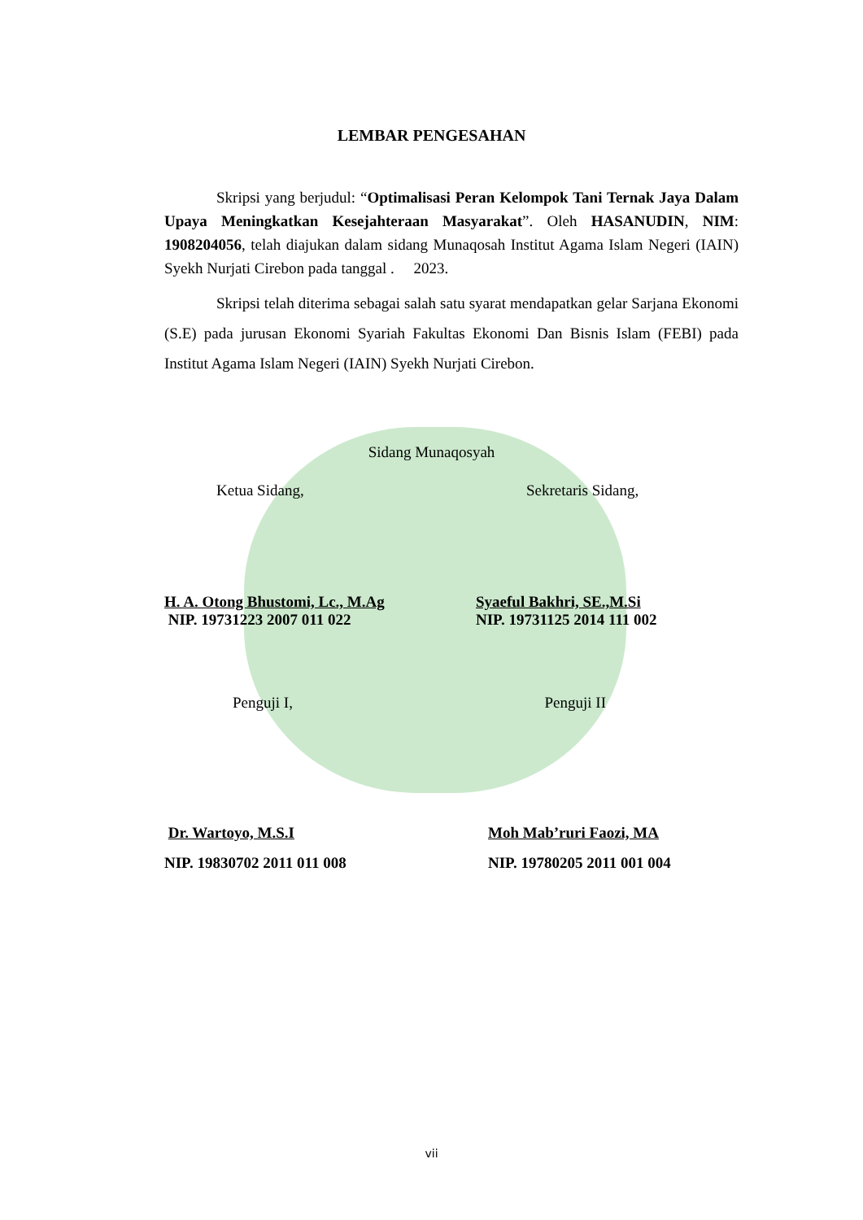LEMBAR PENGESAHAN
Skripsi yang berjudul: “Optimalisasi Peran Kelompok Tani Ternak Jaya Dalam Upaya Meningkatkan Kesejahteraan Masyarakat”. Oleh HASANUDIN, NIM: 1908204056, telah diajukan dalam sidang Munaqosah Institut Agama Islam Negeri (IAIN) Syekh Nurjati Cirebon pada tanggal . 2023.
Skripsi telah diterima sebagai salah satu syarat mendapatkan gelar Sarjana Ekonomi (S.E) pada jurusan Ekonomi Syariah Fakultas Ekonomi Dan Bisnis Islam (FEBI) pada Institut Agama Islam Negeri (IAIN) Syekh Nurjati Cirebon.
Sidang Munaqosyah
Ketua Sidang, Sekretaris Sidang,
H. A. Otong Bhustomi, Lc., M.Ag
NIP. 19731223 2007 011 022
Syaeful Bakhri, SE.,M.Si
NIP. 19731125 2014 111 002
Penguji I, Penguji II
Dr. Wartoyo, M.S.I
NIP. 19830702 2011 011 008
Moh Mab’ruri Faozi, MA
NIP. 19780205 2011 001 004
vii